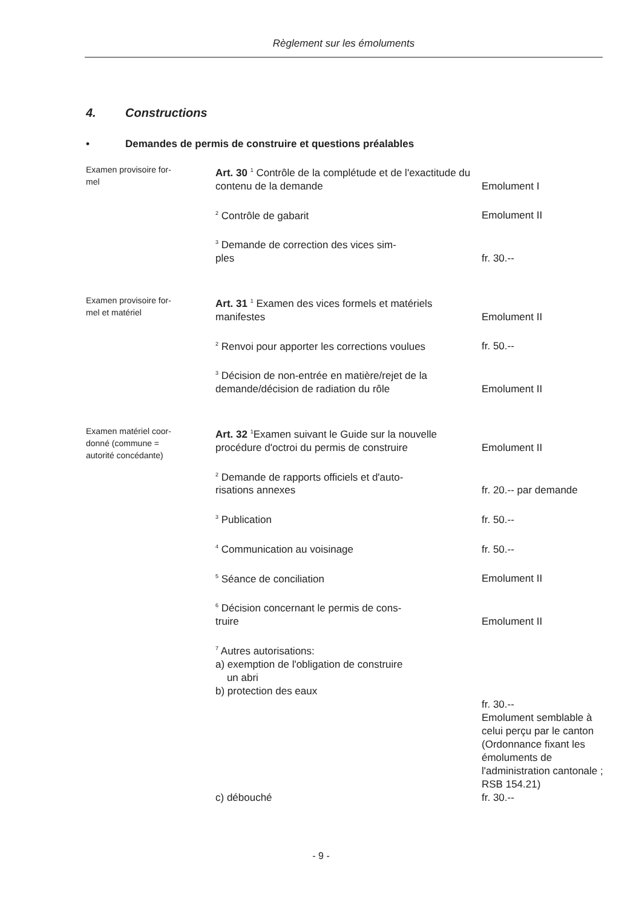Règlement sur les émoluments
4. Constructions
• Demandes de permis de construire et questions préalables
| Examen provisoire for- mel | Art. 30 <sup>1</sup> Contrôle de la complétude et de l'exactitude du contenu de la demande | Emolument I |
| | <sup>2</sup> Contrôle de gabarit | Emolument II |
| | <sup>3</sup> Demande de correction des vices sim- ples | fr. 30.-- |
| Examen provisoire for- mel et matériel | Art. 31 <sup>1</sup> Examen des vices formels et matériels manifestes | Emolument II |
| | <sup>2</sup> Renvoi pour apporter les corrections voulues | fr. 50.-- |
| | <sup>3</sup> Décision de non-entrée en matière/rejet de la demande/décision de radiation du rôle | Emolument II |
| Examen matériel coor- donné (commune = autorité concédante) | Art. 32 <sup>1</sup>Examen suivant le Guide sur la nouvelle procédure d'octroi du permis de construire | Emolument II |
| | <sup>2</sup> Demande de rapports officiels et d'auto- risations annexes | fr. 20.-- par demande |
| | <sup>3</sup> Publication | fr. 50.-- |
| | <sup>4</sup> Communication au voisinage | fr. 50.-- |
| | <sup>5</sup> Séance de conciliation | Emolument II |
| | <sup>6</sup> Décision concernant le permis de cons- truire | Emolument II |
| | <sup>7</sup> Autres autorisations: a) exemption de l'obligation de construire un abri b) protection des eaux c) débouché | fr. 30.-- Emolument semblable à celui perçu par le canton (Ordonnance fixant les émoluments de l'administration cantonale ; RSB 154.21) fr. 30.-- |
- 9 -